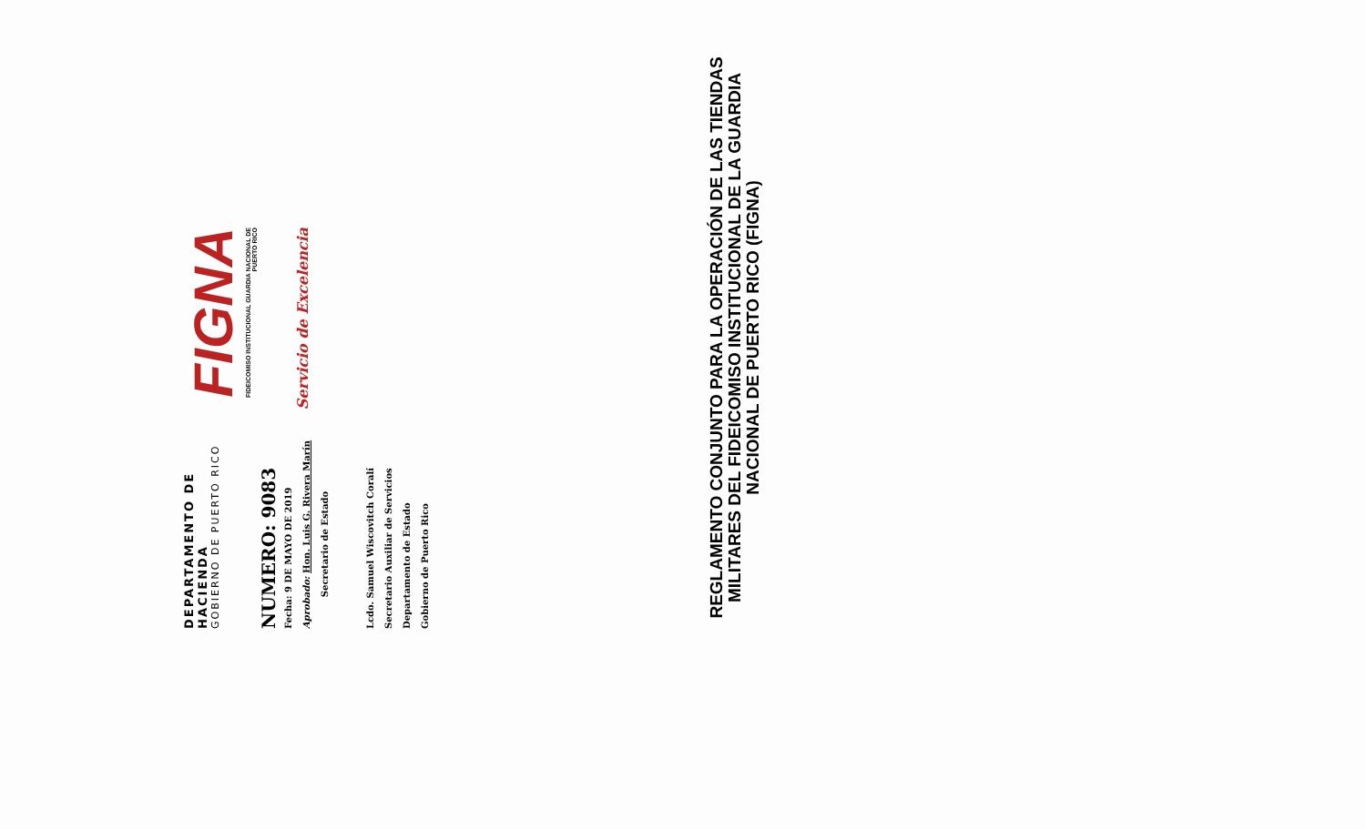DEPARTAMENTO DE HACIENDA
GOBIERNO DE PUERTO RICO
NUMERO: 9083
Fecha: 9 DE MAYO DE 2019
Aprobado: Hon. Luis G. Rivera Marín
Secretario de Estado
Lcdo. Samuel Wiscovitch Coralí
Secretario Auxiliar de Servicios
Departamento de Estado
Gobierno de Puerto Rico
FIGNA
FIDEICOMISO INSTITUCIONAL GUARDIA NACIONAL DE PUERTO RICO
Servicio de Excelencia
REGLAMENTO CONJUNTO PARA LA OPERACIÓN DE LAS TIENDAS MILITARES DEL FIDEICOMISO INSTITUCIONAL DE LA GUARDIA NACIONAL DE PUERTO RICO (FIGNA)